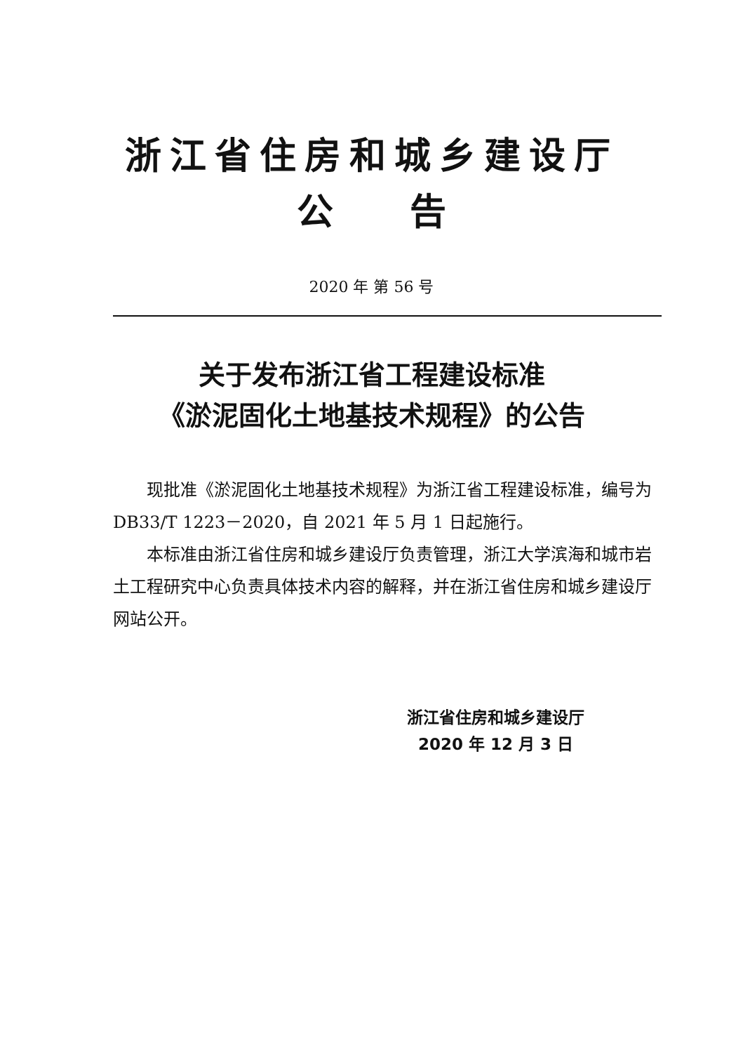浙江省住房和城乡建设厅
公 告
2020 年 第 56 号
关于发布浙江省工程建设标准
《淤泥固化土地基技术规程》的公告
现批准《淤泥固化土地基技术规程》为浙江省工程建设标准，编号为 DB33/T 1223－2020，自 2021 年 5 月 1 日起施行。
本标准由浙江省住房和城乡建设厅负责管理，浙江大学滨海和城市岩土工程研究中心负责具体技术内容的解释，并在浙江省住房和城乡建设厅网站公开。
浙江省住房和城乡建设厅
2020 年 12 月 3 日